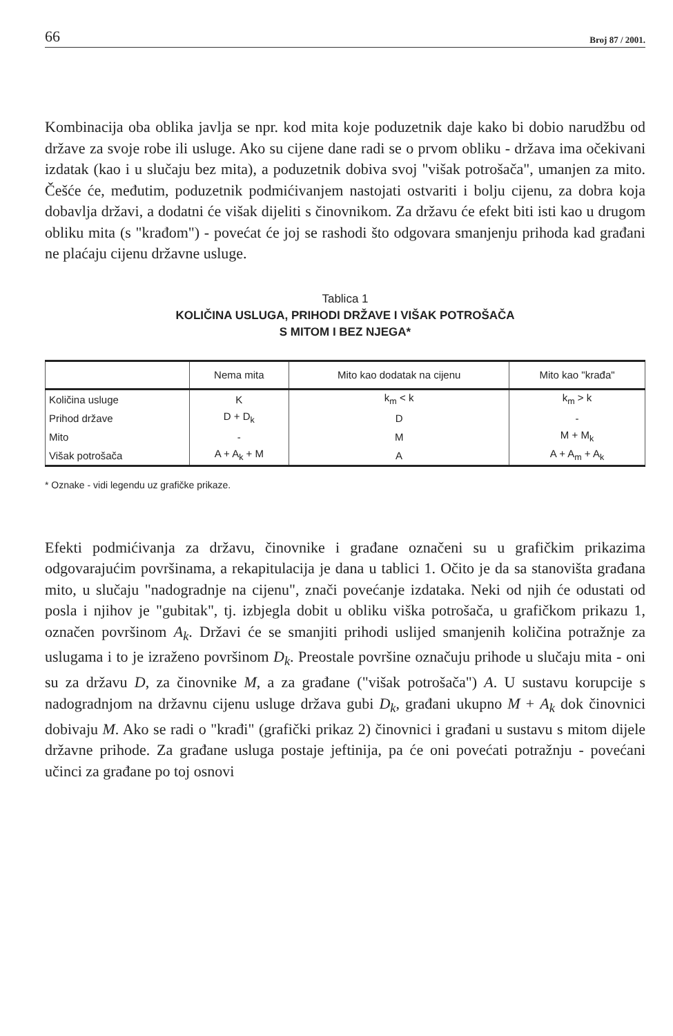66 Broj 87 / 2001.
Kombinacija oba oblika javlja se npr. kod mita koje poduzetnik daje kako bi dobio narudžbu od države za svoje robe ili usluge. Ako su cijene dane radi se o prvom obliku - država ima očekivani izdatak (kao i u slučaju bez mita), a poduzetnik dobiva svoj "višak potrošača", umanjen za mito. Češće će, međutim, poduzetnik podmićivanjem nastojati ostvariti i bolju cijenu, za dobra koja dobavlja državi, a dodatni će višak dijeliti s činovnikom. Za državu će efekt biti isti kao u drugom obliku mita (s "krađom") - povećat će joj se rashodi što odgovara smanjenju prihoda kad građani ne plaćaju cijenu državne usluge.
Tablica 1
KOLIČINA USLUGA, PRIHODI DRŽAVE I VIŠAK POTROŠAČA
S MITOM I BEZ NJEGA*
| | Nema mita | Mito kao dodatak na cijenu | Mito kao "krađa" |
| --- | --- | --- | --- |
| Količina usluge | K | k<sub>m</sub> < k | k<sub>m</sub> > k |
| Prihod države | D + D<sub>k</sub> | D | - |
| Mito | - | M | M + M<sub>k</sub> |
| Višak potrošača | A + A<sub>k</sub> + M | A | A + A<sub>m</sub> + A<sub>k</sub> |
* Oznake - vidi legendu uz grafičke prikaze.
Efekti podmićivanja za državu, činovnike i građane označeni su u grafičkim prikazima odgovarajućim površinama, a rekapitulacija je dana u tablici 1. Očito je da sa stanovišta građana mito, u slučaju "nadogradnje na cijenu", znači povećanje izdataka. Neki od njih će odustati od posla i njihov je "gubitak", tj. izbjegla dobit u obliku viška potrošača, u grafičkom prikazu 1, označen površinom A<sub>k</sub>. Državi će se smanjiti prihodi uslijed smanjenih količina potražnje za uslugama i to je izraženo površinom D<sub>k</sub>. Preostale površine označuju prihode u slučaju mita - oni su za državu D, za činovnike M, a za građane ("višak potrošača") A. U sustavu korupcije s nadogradnjom na državnu cijenu usluge država gubi D<sub>k</sub>, građani ukupno M + A<sub>k</sub> dok činovnici dobivaju M. Ako se radi o "krađi" (grafički prikaz 2) činovnici i građani u sustavu s mitom dijele državne prihode. Za građane usluga postaje jeftinija, pa će oni povećati potražnju - povećani učinci za građane po toj osnovi